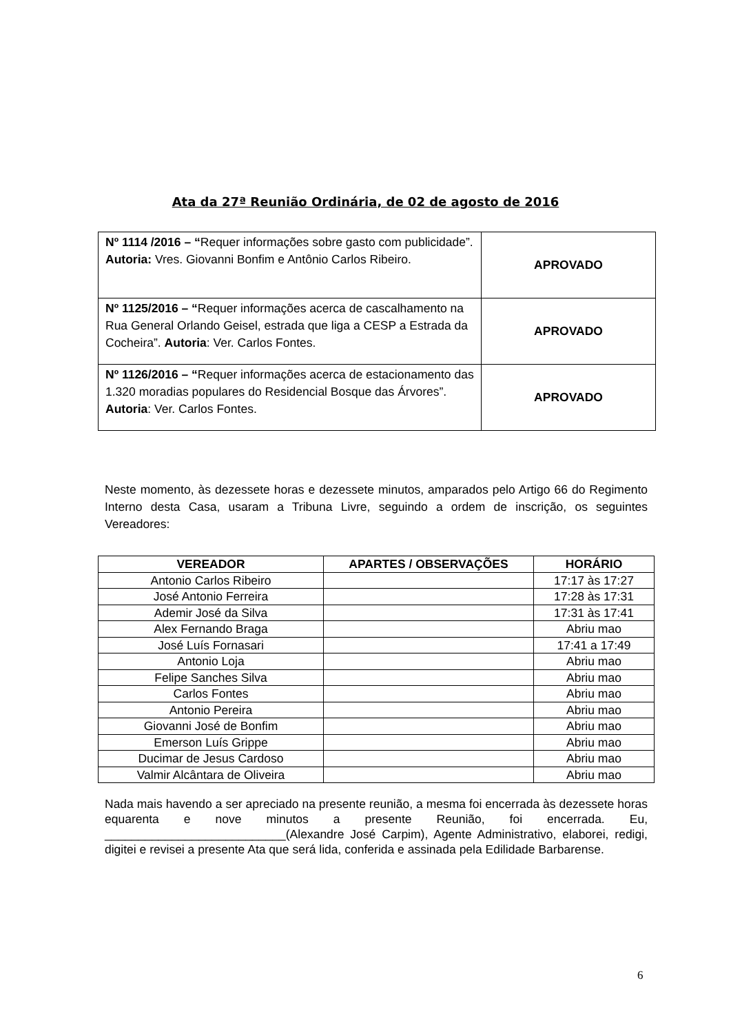Ata da 27ª Reunião Ordinária, de 02 de agosto de 2016
| Nº 1114 /2016 – “ Requer informações sobre gasto com publicidade”. Autoria: Vres. Giovanni Bonfim e Antônio Carlos Ribeiro. | APROVADO |
| Nº 1125/2016 – “ Requer informações acerca de cascalhamento na Rua General Orlando Geisel, estrada que liga a CESP a Estrada da Cocheira”. Autoria : Ver. Carlos Fontes. | APROVADO |
| Nº 1126/2016 – “ Requer informações acerca de estacionamento das 1.320 moradias populares do Residencial Bosque das Árvores”. Autoria : Ver. Carlos Fontes. | APROVADO |
Neste momento, às dezessete horas e dezessete minutos, amparados pelo Artigo 66 do Regimento Interno desta Casa, usaram a Tribuna Livre, seguindo a ordem de inscrição, os seguintes Vereadores:
| VEREADOR | APARTES / OBSERVAÇÕES | HORÁRIO |
| --- | --- | --- |
| Antonio Carlos Ribeiro | | 17:17 às 17:27 |
| José Antonio Ferreira | | 17:28 às 17:31 |
| Ademir José da Silva | | 17:31 às 17:41 |
| Alex Fernando Braga | | Abriu mao |
| José Luís Fornasari | | 17:41 a 17:49 |
| Antonio Loja | | Abriu mao |
| Felipe Sanches Silva | | Abriu mao |
| Carlos Fontes | | Abriu mao |
| Antonio Pereira | | Abriu mao |
| Giovanni José de Bonfim | | Abriu mao |
| Emerson Luís Grippe | | Abriu mao |
| Ducimar de Jesus Cardoso | | Abriu mao |
| Valmir Alcântara de Oliveira | | Abriu mao |
Nada mais havendo a ser apreciado na presente reunião, a mesma foi encerrada às dezessete horas equarenta e nove minutos a presente Reunião, foi encerrada. Eu, ___________________________(Alexandre José Carpim), Agente Administrativo, elaborei, redigi, digitei e revisei a presente Ata que será lida, conferida e assinada pela Edilidade Barbarense.
6